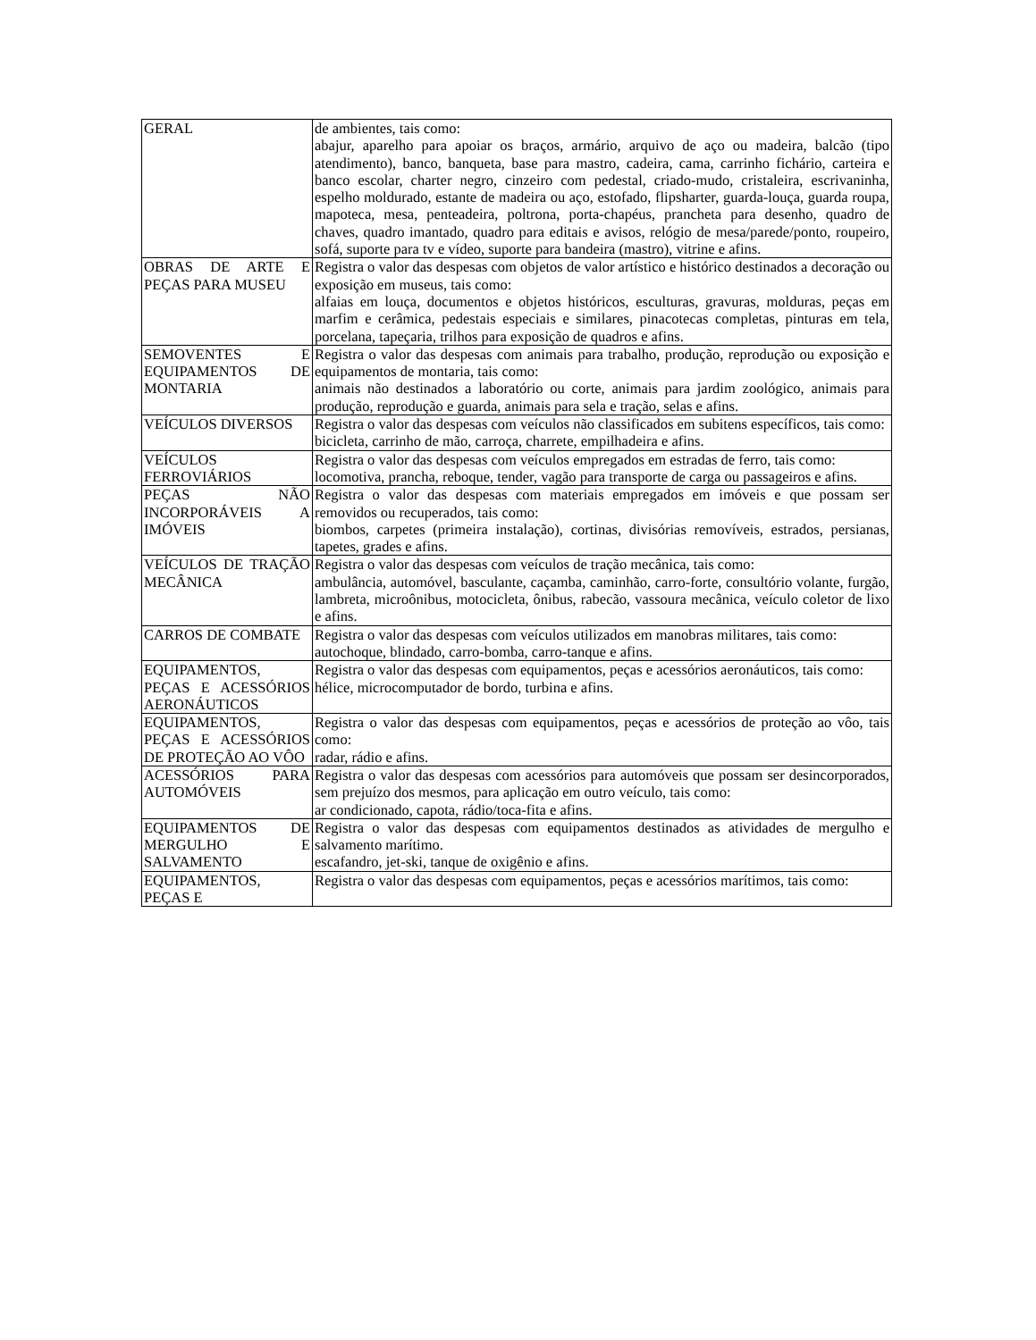| GERAL | de ambientes, tais como: abajur, aparelho para apoiar os braços, armário, arquivo de aço ou madeira, balcão (tipo atendimento), banco, banqueta, base para mastro, cadeira, cama, carrinho fichário, carteira e banco escolar, charter negro, cinzeiro com pedestal, criado-mudo, cristaleira, escrivaninha, espelho moldurado, estante de madeira ou aço, estofado, flipsharter, guarda-louça, guarda roupa, mapoteca, mesa, penteadeira, poltrona, porta-chapéus, prancheta para desenho, quadro de chaves, quadro imantado, quadro para editais e avisos, relógio de mesa/parede/ponto, roupeiro, sofá, suporte para tv e vídeo, suporte para bandeira (mastro), vitrine e afins. |
| OBRAS DE ARTE E PEÇAS PARA MUSEU | Registra o valor das despesas com objetos de valor artístico e histórico destinados a decoração ou exposição em museus, tais como: alfaias em louça, documentos e objetos históricos, esculturas, gravuras, molduras, peças em marfim e cerâmica, pedestais especiais e similares, pinacotecas completas, pinturas em tela, porcelana, tapeçaria, trilhos para exposição de quadros e afins. |
| SEMOVENTES E EQUIPAMENTOS DE MONTARIA | Registra o valor das despesas com animais para trabalho, produção, reprodução ou exposição e equipamentos de montaria, tais como: animais não destinados a laboratório ou corte, animais para jardim zoológico, animais para produção, reprodução e guarda, animais para sela e tração, selas e afins. |
| VEÍCULOS DIVERSOS | Registra o valor das despesas com veículos não classificados em subitens específicos, tais como: bicicleta, carrinho de mão, carroça, charrete, empilhadeira e afins. |
| VEÍCULOS FERROVIÁRIOS | Registra o valor das despesas com veículos empregados em estradas de ferro, tais como: locomotiva, prancha, reboque, tender, vagão para transporte de carga ou passageiros e afins. |
| PEÇAS NÃO INCORPORÁVEIS A IMÓVEIS | Registra o valor das despesas com materiais empregados em imóveis e que possam ser removidos ou recuperados, tais como: biombos, carpetes (primeira instalação), cortinas, divisórias removíveis, estrados, persianas, tapetes, grades e afins. |
| VEÍCULOS DE TRAÇÃO MECÂNICA | Registra o valor das despesas com veículos de tração mecânica, tais como: ambulância, automóvel, basculante, caçamba, caminhão, carro-forte, consultório volante, furgão, lambreta, microônibus, motocicleta, ônibus, rabecão, vassoura mecânica, veículo coletor de lixo e afins. |
| CARROS DE COMBATE | Registra o valor das despesas com veículos utilizados em manobras militares, tais como: autochoque, blindado, carro-bomba, carro-tanque e afins. |
| EQUIPAMENTOS, PEÇAS E ACESSÓRIOS AERONÁUTICOS | Registra o valor das despesas com equipamentos, peças e acessórios aeronáuticos, tais como: hélice, microcomputador de bordo, turbina e afins. |
| EQUIPAMENTOS, PEÇAS E ACESSÓRIOS DE PROTEÇÃO AO VÔO | Registra o valor das despesas com equipamentos, peças e acessórios de proteção ao vôo, tais como: radar, rádio e afins. |
| ACESSÓRIOS PARA AUTOMÓVEIS | Registra o valor das despesas com acessórios para automóveis que possam ser desincorporados, sem prejuízo dos mesmos, para aplicação em outro veículo, tais como: ar condicionado, capota, rádio/toca-fita e afins. |
| EQUIPAMENTOS DE MERGULHO E SALVAMENTO | Registra o valor das despesas com equipamentos destinados as atividades de mergulho e salvamento marítimo. escafandro, jet-ski, tanque de oxigênio e afins. |
| EQUIPAMENTOS, PEÇAS E | Registra o valor das despesas com equipamentos, peças e acessórios marítimos, tais como: |